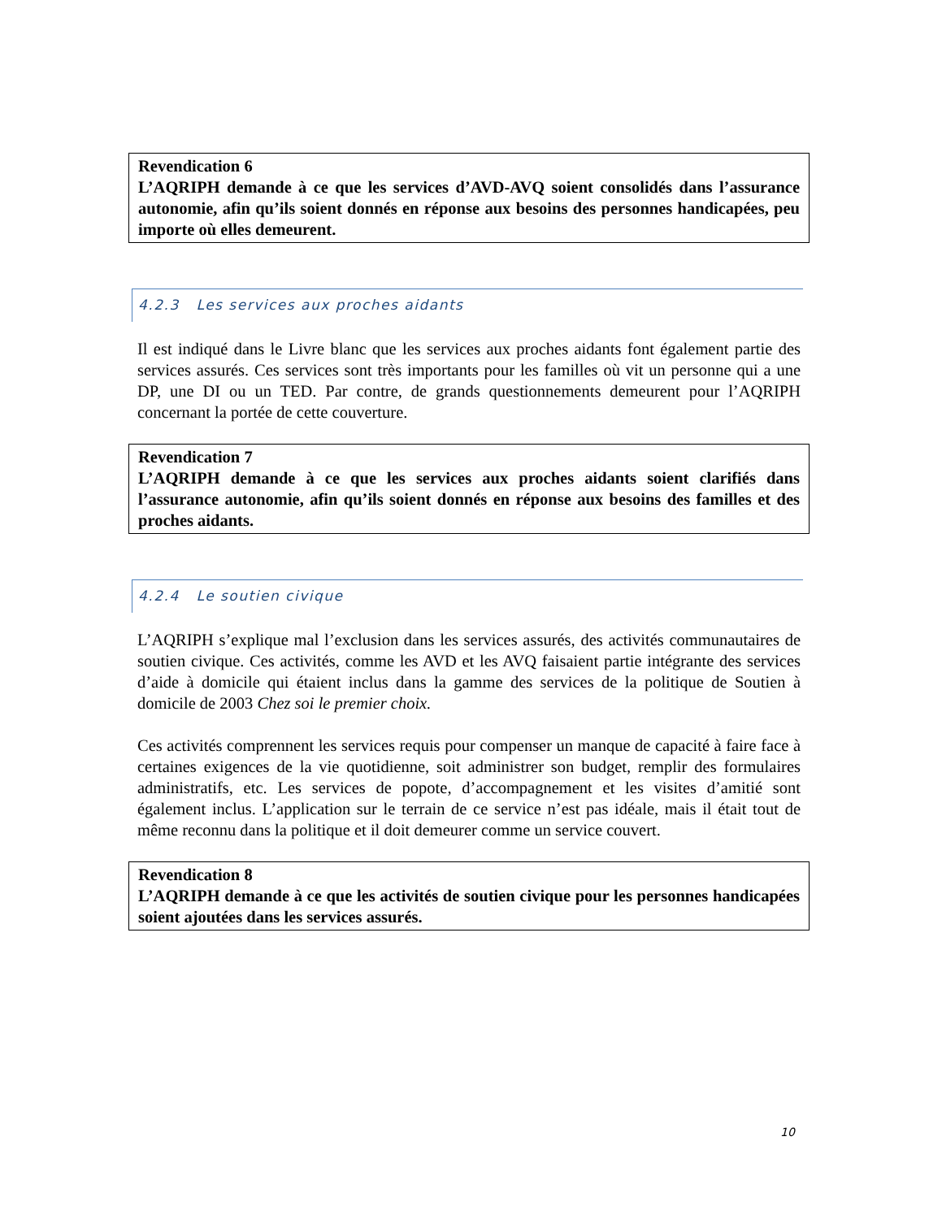Revendication 6
L’AQRIPH demande à ce que les services d’AVD-AVQ soient consolidés dans l’assurance autonomie, afin qu’ils soient donnés en réponse aux besoins des personnes handicapées, peu importe où elles demeurent.
4.2.3 Les services aux proches aidants
Il est indiqué dans le Livre blanc que les services aux proches aidants font également partie des services assurés. Ces services sont très importants pour les familles où vit un personne qui a une DP, une DI ou un TED. Par contre, de grands questionnements demeurent pour l’AQRIPH concernant la portée de cette couverture.
Revendication 7
L’AQRIPH demande à ce que les services aux proches aidants soient clarifiés dans l’assurance autonomie, afin qu’ils soient donnés en réponse aux besoins des familles et des proches aidants.
4.2.4 Le soutien civique
L’AQRIPH s’explique mal l’exclusion dans les services assurés, des activités communautaires de soutien civique. Ces activités, comme les AVD et les AVQ faisaient partie intégrante des services d’aide à domicile qui étaient inclus dans la gamme des services de la politique de Soutien à domicile de 2003 Chez soi le premier choix.
Ces activités comprennent les services requis pour compenser un manque de capacité à faire face à certaines exigences de la vie quotidienne, soit administrer son budget, remplir des formulaires administratifs, etc. Les services de popote, d’accompagnement et les visites d’amitié sont également inclus. L’application sur le terrain de ce service n’est pas idéale, mais il était tout de même reconnu dans la politique et il doit demeurer comme un service couvert.
Revendication 8
L’AQRIPH demande à ce que les activités de soutien civique pour les personnes handicapées soient ajoutées dans les services assurés.
10